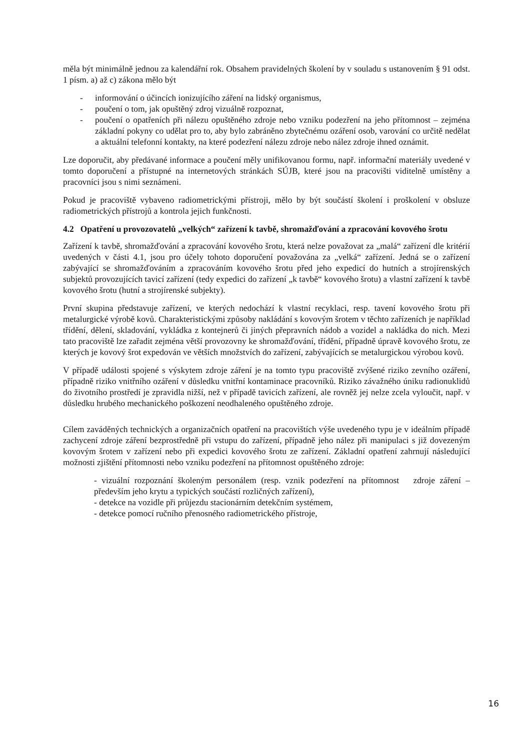měla být minimálně jednou za kalendářní rok. Obsahem pravidelných školení by v souladu s ustanovením § 91 odst. 1 písm. a) až c) zákona mělo být
- informování o účincích ionizujícího záření na lidský organismus,
- poučení o tom, jak opuštěný zdroj vizuálně rozpoznat,
- poučení o opatřeních při nálezu opuštěného zdroje nebo vzniku podezření na jeho přítomnost – zejména základní pokyny co udělat pro to, aby bylo zabráněno zbytečnému ozáření osob, varování co určitě nedělat a aktuální telefonní kontakty, na které podezření nálezu zdroje nebo nález zdroje ihned oznámit.
Lze doporučit, aby předávané informace a poučení měly unifikovanou formu, např. informační materiály uvedené v tomto doporučení a přístupné na internetových stránkách SÚJB, které jsou na pracovišti viditelně umístěny a pracovníci jsou s nimi seznámeni.
Pokud je pracoviště vybaveno radiometrickými přístroji, mělo by být součástí školení i proškolení v obsluze radiometrických přístrojů a kontrola jejich funkčnosti.
4.2 Opatření u provozovatelů „velkých“ zařízení k tavbě, shromažďování a zpracování kovového šrotu
Zařízení k tavbě, shromažďování a zpracování kovového šrotu, která nelze považovat za „malá“ zařízení dle kritérií uvedených v části 4.1, jsou pro účely tohoto doporučení považována za „velká“ zařízení. Jedná se o zařízení zabývající se shromažďováním a zpracováním kovového šrotu před jeho expedicí do hutních a strojírenských subjektů provozujících tavicí zařízení (tedy expedici do zařízení „k tavbě“ kovového šrotu) a vlastní zařízení k tavbě kovového šrotu (hutní a strojírenské subjekty).
První skupina představuje zařízení, ve kterých nedochází k vlastní recyklaci, resp. tavení kovového šrotu při metalurgické výrobě kovů. Charakteristickými způsoby nakládání s kovovým šrotem v těchto zařízeních je například třídění, dělení, skladování, vykládka z kontejnerů či jiných přepravních nádob a vozidel a nakládka do nich. Mezi tato pracoviště lze zařadit zejména větší provozovny ke shromažďování, třídění, případně úpravě kovového šrotu, ze kterých je kovový šrot expedován ve větších množstvích do zařízení, zabývajících se metalurgickou výrobou kovů.
V případě události spojené s výskytem zdroje záření je na tomto typu pracoviště zvýšené riziko zevního ozáření, případně riziko vnitřního ozáření v důsledku vnitřní kontaminace pracovníků. Riziko závažného úniku radionuklidů do životního prostředí je zpravidla nižší, než v případě tavicích zařízení, ale rovněž jej nelze zcela vyloučit, např. v důsledku hrubého mechanického poškození neodhaleného opuštěného zdroje.
Cílem zaváděných technických a organizačních opatření na pracovištích výše uvedeného typu je v ideálním případě zachycení zdroje záření bezprostředně při vstupu do zařízení, případně jeho nález při manipulaci s již dovezeným kovovým šrotem v zařízení nebo při expedici kovového šrotu ze zařízení. Základní opatření zahrnují následující možnosti zjištění přítomnosti nebo vzniku podezření na přítomnost opuštěného zdroje:
- vizuální rozpoznání školeným personálem (resp. vznik podezření na přítomnost zdroje záření – především jeho krytu a typických součástí rozličných zařízení),
- detekce na vozidle při průjezdu stacionárním detekčním systémem,
- detekce pomocí ručního přenosného radiometrického přístroje,
16